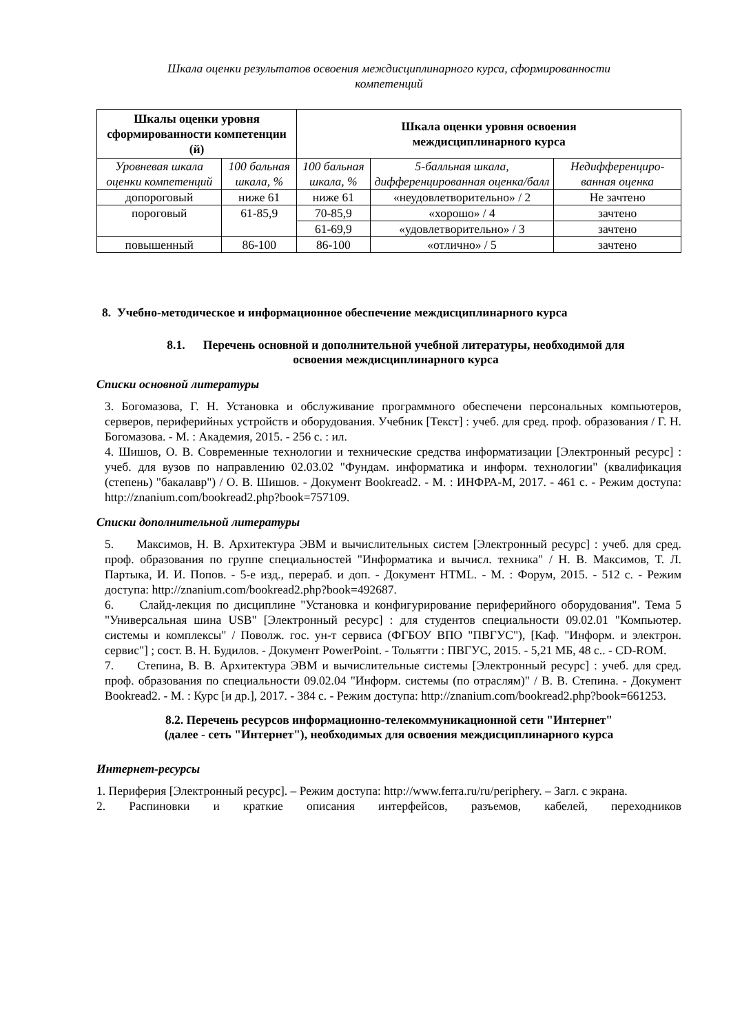Шкала оценки результатов освоения междисциплинарного курса, сформированности
компетенций
| Шкалы оценки уровня сформированности компетенции (й) | | Шкала оценки уровня освоения междисциплинарного курса | | |
| --- | --- | --- | --- | --- |
| Уровневая шкала оценки компетенций | 100 бальная шкала, % | 100 бальная шкала, % | 5-балльная шкала, дифференцированная оценка/балл | Недифференциро-ванная оценка |
| допороговый | ниже 61 | ниже 61 | «неудовлетворительно» / 2 | Не зачтено |
| пороговый | 61-85,9 | 70-85,9 | «хорошо» / 4 | зачтено |
| | | 61-69,9 | «удовлетворительно» / 3 | зачтено |
| повышенный | 86-100 | 86-100 | «отлично» / 5 | зачтено |
8. Учебно-методическое и информационное обеспечение междисциплинарного курса
8.1. Перечень основной и дополнительной учебной литературы, необходимой для
освоения междисциплинарного курса
Списки основной литературы
3. Богомазова, Г. Н. Установка и обслуживание программного обеспечени персональных компьютеров, серверов, периферийных устройств и оборудования. Учебник [Текст] : учеб. для сред. проф. образования / Г. Н. Богомазова. - М. : Академия, 2015. - 256 с. : ил.
4. Шишов, О. В. Современные технологии и технические средства информатизации [Электронный ресурс] : учеб. для вузов по направлению 02.03.02 "Фундам. информатика и информ. технологии" (квалификация (степень) "бакалавр") / О. В. Шишов. - Документ Bookread2. - М. : ИНФРА-М, 2017. - 461 с. - Режим доступа: http://znanium.com/bookread2.php?book=757109.
Списки дополнительной литературы
5. Максимов, Н. В. Архитектура ЭВМ и вычислительных систем [Электронный ресурс] : учеб. для сред. проф. образования по группе специальностей "Информатика и вычисл. техника" / Н. В. Максимов, Т. Л. Партыка, И. И. Попов. - 5-е изд., перераб. и доп. - Документ HTML. - М. : Форум, 2015. - 512 с. - Режим доступа: http://znanium.com/bookread2.php?book=492687.
6. Слайд-лекция по дисциплине "Установка и конфигурирование периферийного оборудования". Тема 5 "Универсальная шина USB" [Электронный ресурс] : для студентов специальности 09.02.01 "Компьютер. системы и комплексы" / Поволж. гос. ун-т сервиса (ФГБОУ ВПО "ПВГУС"), [Каф. "Информ. и электрон. сервис"] ; сост. В. Н. Будилов. - Документ PowerPoint. - Тольятти : ПВГУС, 2015. - 5,21 МБ, 48 с.. - CD-ROM.
7. Степина, В. В. Архитектура ЭВМ и вычислительные системы [Электронный ресурс] : учеб. для сред. проф. образования по специальности 09.02.04 "Информ. системы (по отраслям)" / В. В. Степина. - Документ Bookread2. - М. : Курс [и др.], 2017. - 384 с. - Режим доступа: http://znanium.com/bookread2.php?book=661253.
8.2. Перечень ресурсов информационно-телекоммуникационной сети "Интернет"
(далее - сеть "Интернет"), необходимых для освоения междисциплинарного курса
Интернет-ресурсы
1. Периферия [Электронный ресурс]. – Режим доступа: http://www.ferra.ru/ru/periphery. – Загл. с экрана.
2. Распиновки и краткие описания интерфейсов, разъемов, кабелей, переходников